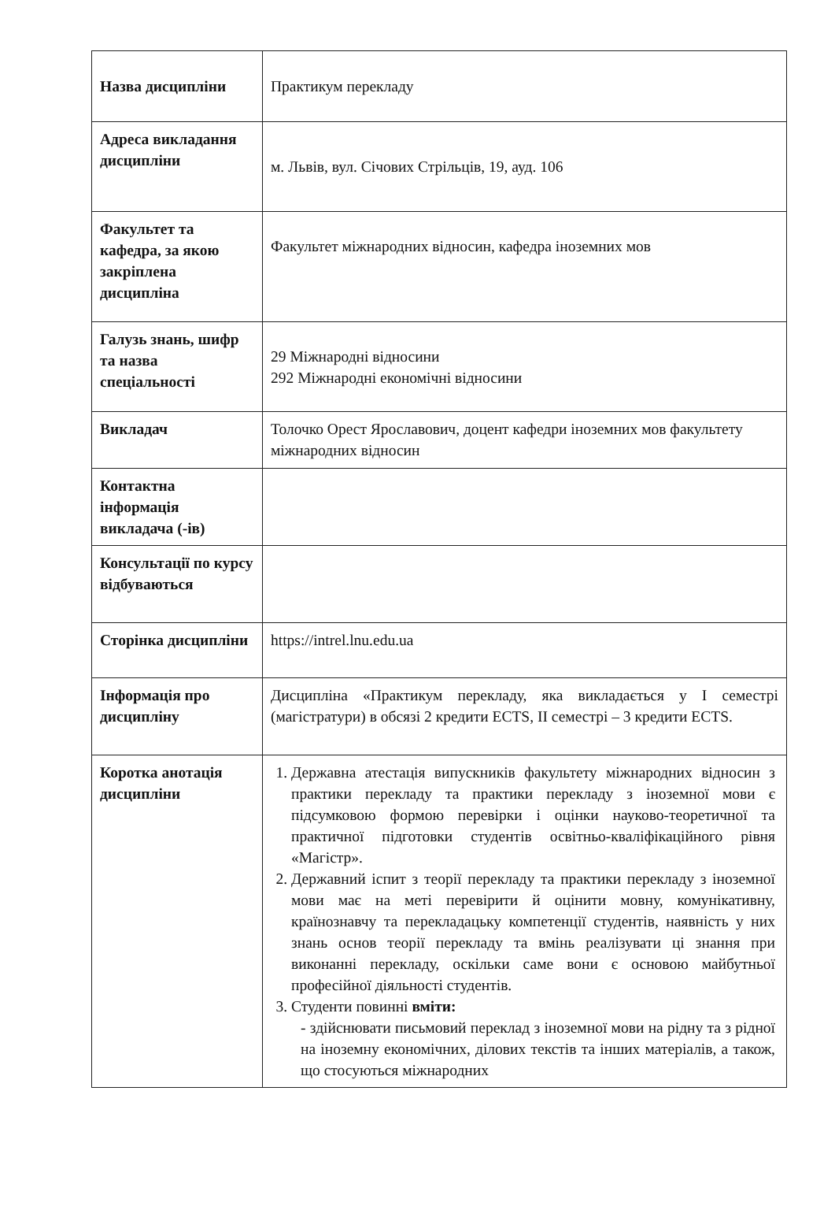| Назва дисципліни | Практикум перекладу |
| Адреса викладання дисципліни | м. Львів, вул. Січових Стрільців, 19, ауд. 106 |
| Факультет та кафедра, за якою закріплена дисципліна | Факультет міжнародних відносин, кафедра іноземних мов |
| Галузь знань, шифр та назва спеціальності | 29 Міжнародні відносини 292 Міжнародні економічні відносини |
| Викладач | Толочко Орест Ярославович, доцент кафедри іноземних мов факультету міжнародних відносин |
| Контактна інформація викладача (-ів) | |
| Консультації по курсу відбуваються | |
| Сторінка дисципліни | https://intrel.lnu.edu.ua |
| Інформація про дисципліну | Дисципліна «Практикум перекладу, яка викладається у I семестрі (магістратури) в обсязі 2 кредити ECTS, II семестрі – 3 кредити ECTS. |
| Коротка анотація дисципліни | 1. Державна атестація випускників факультету міжнародних відносин з практики перекладу та практики перекладу з іноземної мови є підсумковою формою перевірки і оцінки науково-теоретичної та практичної підготовки студентів освітньо-кваліфікаційного рівня «Магістр». 2. Державний іспит з теорії перекладу та практики перекладу з іноземної мови має на меті перевірити й оцінити мовну, комунікативну, країнознавчу та перекладацьку компетенції студентів, наявність у них знань основ теорії перекладу та вмінь реалізувати ці знання при виконанні перекладу, оскільки саме вони є основою майбутньої професійної діяльності студентів. 3. Студенти повинні вміти: - здійснювати письмовий переклад з іноземної мови на рідну та з рідної на іноземну економічних, ділових текстів та інших матеріалів, а також, що стосуються міжнародних |